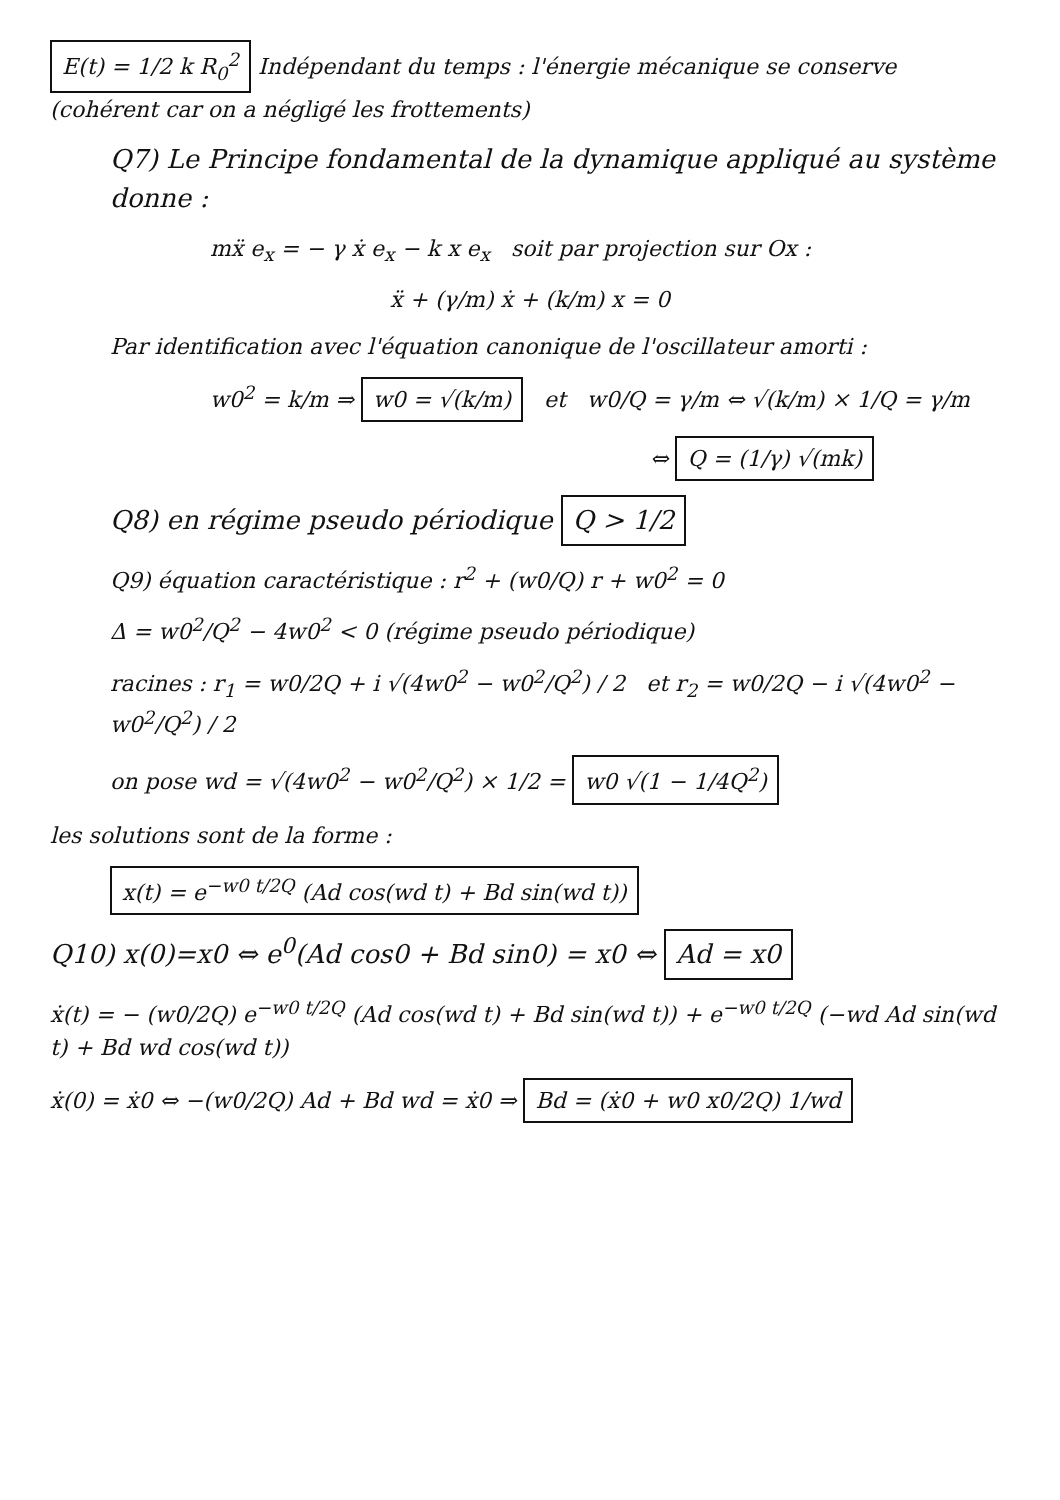E(t) = 1/2 k R<sub>0</sub><sup>2</sup> Indépendant du temps : l'énergie mécanique se conserve (cohérent car on a négligé les frottements)
Q7) Le Principe fondamental de la dynamique appliqué au système donne :
mẍ e<sub>x</sub> = − γ ẋ e<sub>x</sub> − k x e<sub>x</sub> soit par projection sur Ox :
ẍ + (γ/m) ẋ + (k/m) x = 0
Par identification avec l'équation canonique de l'oscillateur amorti :
w0<sup>2</sup> = k/m ⇒ w0 = √(k/m) et w0/Q = γ/m ⇔ √(k/m) × 1/Q = γ/m
⇔ Q = (1/γ) √(mk)
Q8) en régime pseudo périodique Q > 1/2
Q9) équation caractéristique : r<sup>2</sup> + (w0/Q) r + w0<sup>2</sup> = 0
Δ = w0<sup>2</sup>/Q<sup>2</sup> − 4w0<sup>2</sup> < 0 (régime pseudo périodique)
racines : r<sub>1</sub> = w0/2Q + i √(4w0<sup>2</sup> − w0<sup>2</sup>/Q<sup>2</sup>) / 2 et r<sub>2</sub> = w0/2Q − i √(4w0<sup>2</sup> − w0<sup>2</sup>/Q<sup>2</sup>) / 2
on pose wd = √(4w0<sup>2</sup> − w0<sup>2</sup>/Q<sup>2</sup>) × 1/2 = w0 √(1 − 1/4Q<sup>2</sup>)
les solutions sont de la forme :
x(t) = e<sup>−w0 t/2Q</sup> (Ad cos(wd t) + Bd sin(wd t))
Q10) x(0)=x0 ⇔ e<sup>0</sup>(Ad cos0 + Bd sin0) = x0 ⇔ Ad = x0
ẋ(t) = − (w0/2Q) e<sup>−w0 t/2Q</sup> (Ad cos(wd t) + Bd sin(wd t)) + e<sup>−w0 t/2Q</sup> (−wd Ad sin(wd t) + Bd wd cos(wd t))
ẋ(0) = ẋ0 ⇔ −(w0/2Q) Ad + Bd wd = ẋ0 ⇒ Bd = (ẋ0 + w0 x0/2Q) 1/wd